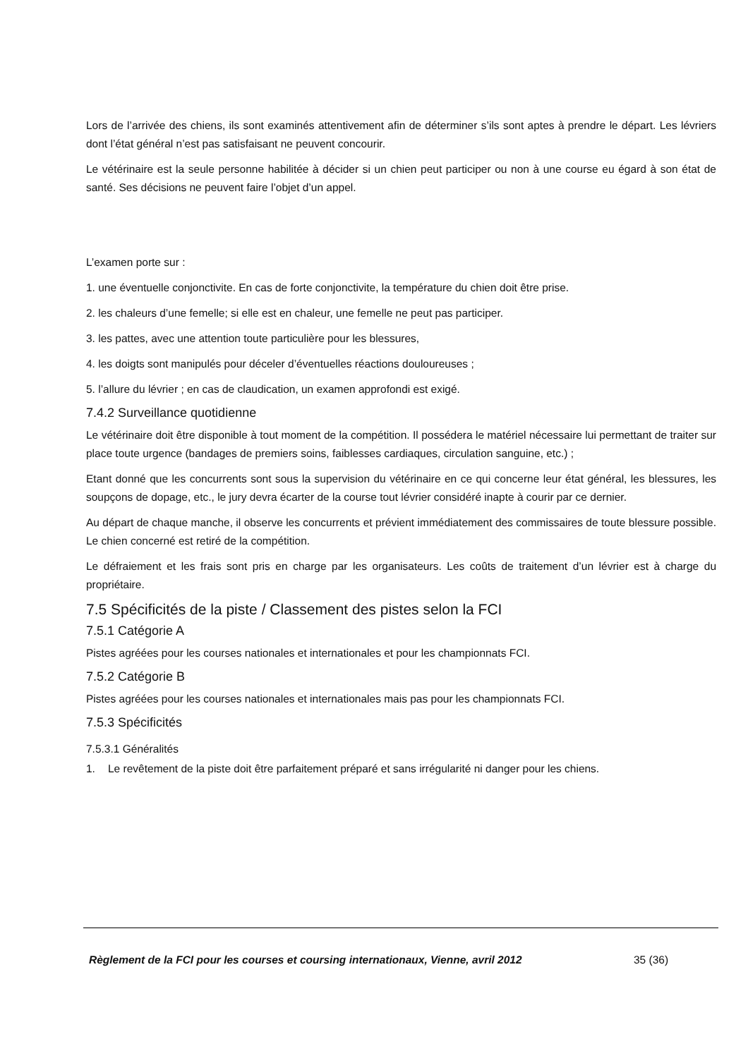Lors de l’arrivée des chiens, ils sont examinés attentivement afin de déterminer s’ils sont aptes à prendre le départ. Les lévriers dont l’état général n’est pas satisfaisant ne peuvent concourir.
Le vétérinaire est la seule personne habilitée à décider si un chien peut participer ou non à une course eu égard à son état de santé. Ses décisions ne peuvent faire l’objet d’un appel.
L’examen porte sur :
1. une éventuelle conjonctivite. En cas de forte conjonctivite, la température du chien doit être prise.
2. les chaleurs d’une femelle; si elle est en chaleur, une femelle ne peut pas participer.
3. les pattes, avec une attention toute particulière pour les blessures,
4. les doigts sont manipulés pour déceler d’éventuelles réactions douloureuses ;
5. l’allure du lévrier ; en cas de claudication, un examen approfondi est exigé.
7.4.2 Surveillance quotidienne
Le vétérinaire doit être disponible à tout moment de la compétition. Il possédera le matériel nécessaire lui permettant de traiter sur place toute urgence (bandages de premiers soins, faiblesses cardiaques, circulation sanguine, etc.) ;
Etant donné que les concurrents sont sous la supervision du vétérinaire en ce qui concerne leur état général, les blessures, les soupçons de dopage, etc., le jury devra écarter de la course tout lévrier considéré inapte à courir par ce dernier.
Au départ de chaque manche, il observe les concurrents et prévient immédiatement des commissaires de toute blessure possible. Le chien concerné est retiré de la compétition.
Le défraiement et les frais sont pris en charge par les organisateurs. Les coûts de traitement d’un lévrier est à charge du propriétaire.
7.5 Spécificités de la piste / Classement des pistes selon la FCI
7.5.1 Catégorie A
Pistes agréées pour les courses nationales et internationales et pour les championnats FCI.
7.5.2 Catégorie B
Pistes agréées pour les courses nationales et internationales mais pas pour les championnats FCI.
7.5.3 Spécificités
7.5.3.1 Généralités
1. Le revêtement de la piste doit être parfaitement préparé et sans irrégularité ni danger pour les chiens.
Règlement de la FCI pour les courses et coursing internationaux, Vienne, avril 2012
35 (36)